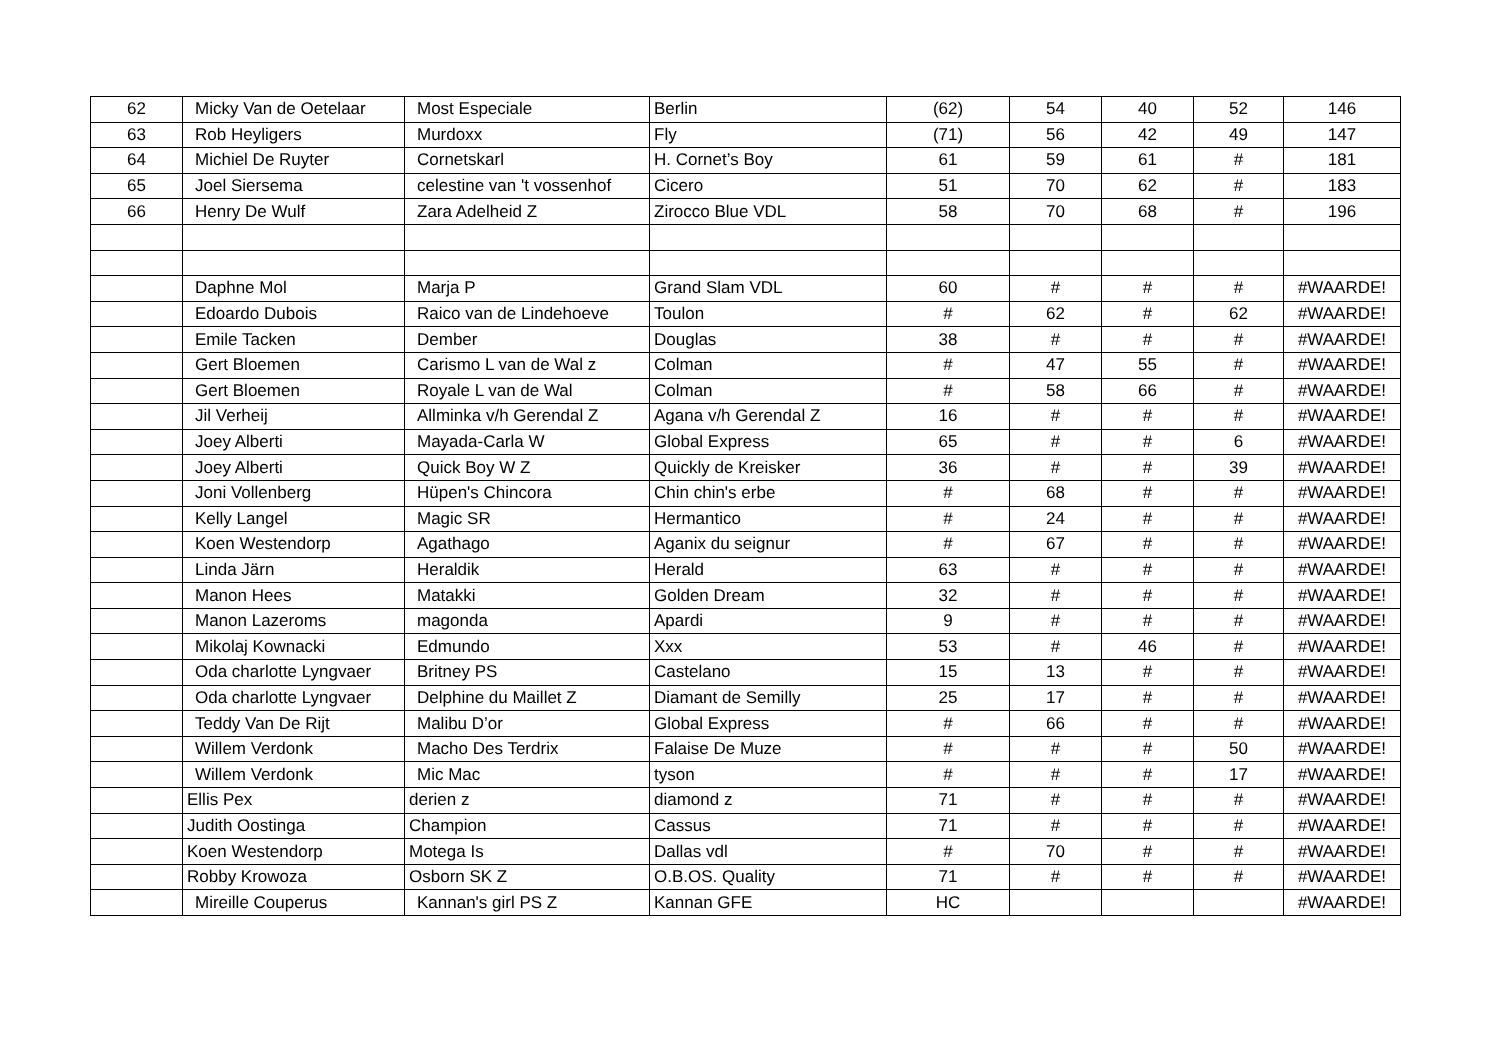| 62 | Micky Van de Oetelaar | Most Especiale | Berlin | (62) | 54 | 40 | 52 | 146 |
| 63 | Rob Heyligers | Murdoxx | Fly | (71) | 56 | 42 | 49 | 147 |
| 64 | Michiel De Ruyter | Cornetskarl | H. Cornet’s Boy | 61 | 59 | 61 | # | 181 |
| 65 | Joel Siersema | celestine van 't vossenhof | Cicero | 51 | 70 | 62 | # | 183 |
| 66 | Henry De Wulf | Zara Adelheid Z | Zirocco Blue VDL | 58 | 70 | 68 | # | 196 |
| | Daphne Mol | Marja P | Grand Slam VDL | 60 | # | # | # | #WAARDE! |
| | Edoardo Dubois | Raico van de Lindehoeve | Toulon | # | 62 | # | 62 | #WAARDE! |
| | Emile Tacken | Dember | Douglas | 38 | # | # | # | #WAARDE! |
| | Gert Bloemen | Carismo L van de Wal z | Colman | # | 47 | 55 | # | #WAARDE! |
| | Gert Bloemen | Royale L van de Wal | Colman | # | 58 | 66 | # | #WAARDE! |
| | Jil Verheij | Allminka v/h Gerendal Z | Agana v/h Gerendal Z | 16 | # | # | # | #WAARDE! |
| | Joey Alberti | Mayada-Carla W | Global Express | 65 | # | # | 6 | #WAARDE! |
| | Joey Alberti | Quick Boy W Z | Quickly de Kreisker | 36 | # | # | 39 | #WAARDE! |
| | Joni Vollenberg | Hüpen's Chincora | Chin chin's erbe | # | 68 | # | # | #WAARDE! |
| | Kelly Langel | Magic SR | Hermantico | # | 24 | # | # | #WAARDE! |
| | Koen Westendorp | Agathago | Aganix du seignur | # | 67 | # | # | #WAARDE! |
| | Linda Järn | Heraldik | Herald | 63 | # | # | # | #WAARDE! |
| | Manon Hees | Matakki | Golden Dream | 32 | # | # | # | #WAARDE! |
| | Manon Lazeroms | magonda | Apardi | 9 | # | # | # | #WAARDE! |
| | Mikolaj Kownacki | Edmundo | Xxx | 53 | # | 46 | # | #WAARDE! |
| | Oda charlotte Lyngvaer | Britney PS | Castelano | 15 | 13 | # | # | #WAARDE! |
| | Oda charlotte Lyngvaer | Delphine du Maillet Z | Diamant de Semilly | 25 | 17 | # | # | #WAARDE! |
| | Teddy Van De Rijt | Malibu D’or | Global Express | # | 66 | # | # | #WAARDE! |
| | Willem Verdonk | Macho Des Terdrix | Falaise De Muze | # | # | # | 50 | #WAARDE! |
| | Willem Verdonk | Mic Mac | tyson | # | # | # | 17 | #WAARDE! |
| | Ellis Pex | derien z | diamond z | 71 | # | # | # | #WAARDE! |
| | Judith Oostinga | Champion | Cassus | 71 | # | # | # | #WAARDE! |
| | Koen Westendorp | Motega Is | Dallas vdl | # | 70 | # | # | #WAARDE! |
| | Robby Krowoza | Osborn SK Z | O.B.OS. Quality | 71 | # | # | # | #WAARDE! |
| | Mireille Couperus | Kannan's girl PS Z | Kannan GFE | HC | | | | #WAARDE! |